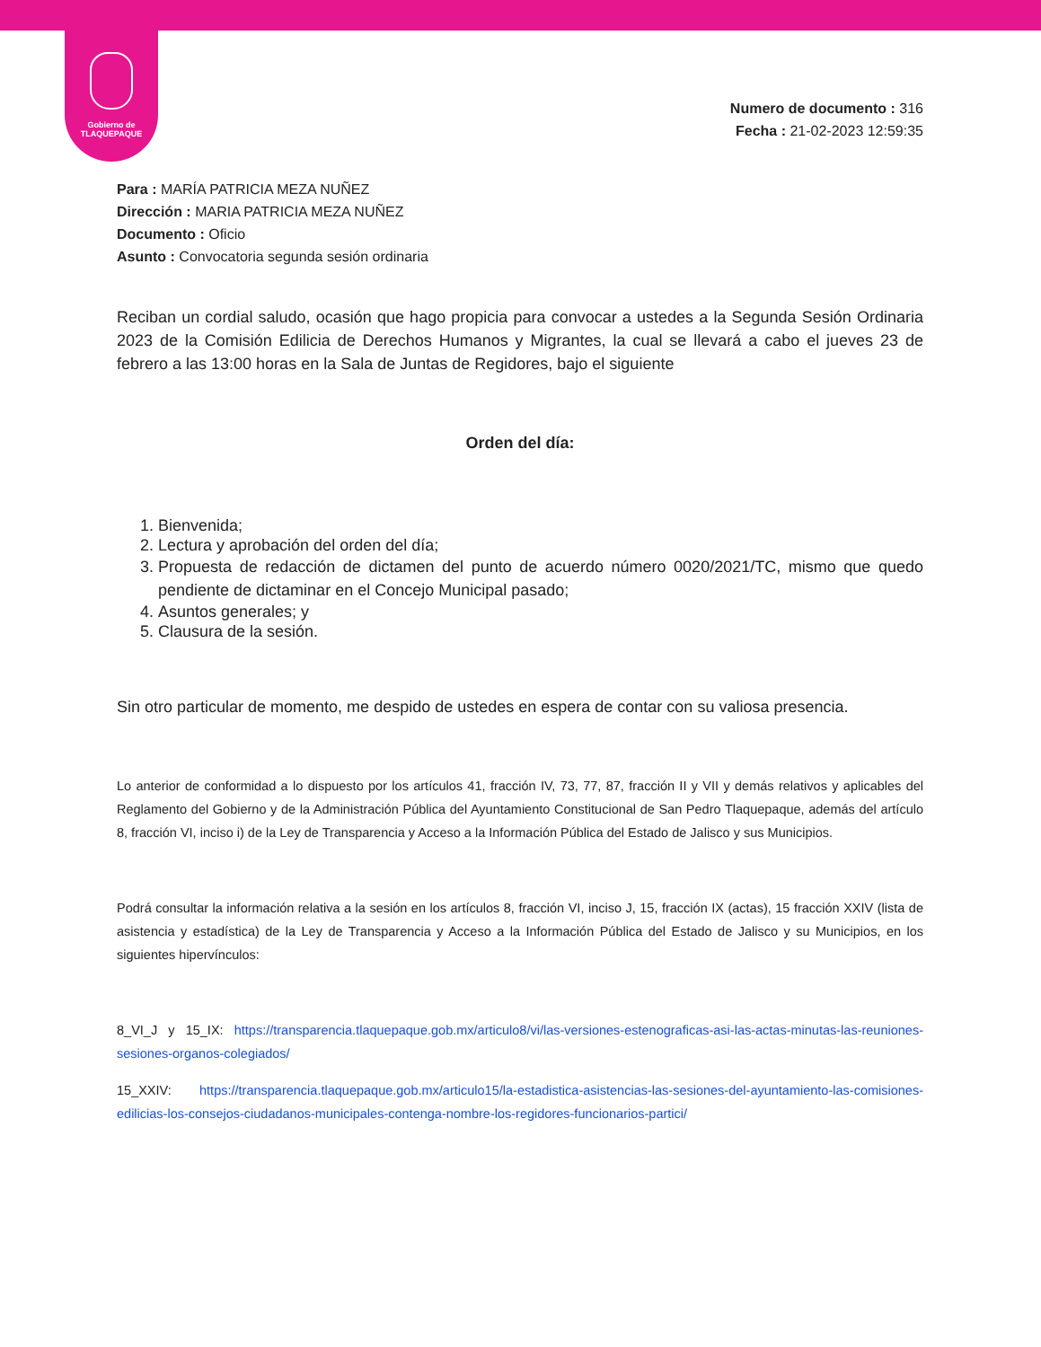Gobierno de
TLAQUEPAQUE
Numero de documento : 316
Fecha : 21-02-2023 12:59:35
Para : MARÍA PATRICIA MEZA NUÑEZ
Dirección : MARIA PATRICIA MEZA NUÑEZ
Documento : Oficio
Asunto : Convocatoria segunda sesión ordinaria
Reciban un cordial saludo, ocasión que hago propicia para convocar a ustedes a la Segunda Sesión Ordinaria 2023 de la Comisión Edilicia de Derechos Humanos y Migrantes, la cual se llevará a cabo el jueves 23 de febrero a las 13:00 horas en la Sala de Juntas de Regidores, bajo el siguiente
Orden del día:
1. Bienvenida;
2. Lectura y aprobación del orden del día;
3. Propuesta de redacción de dictamen del punto de acuerdo número 0020/2021/TC, mismo que quedo pendiente de dictaminar en el Concejo Municipal pasado;
4. Asuntos generales; y
5. Clausura de la sesión.
Sin otro particular de momento, me despido de ustedes en espera de contar con su valiosa presencia.
Lo anterior de conformidad a lo dispuesto por los artículos 41, fracción IV, 73, 77, 87, fracción II y VII y demás relativos y aplicables del Reglamento del Gobierno y de la Administración Pública del Ayuntamiento Constitucional de San Pedro Tlaquepaque, además del artículo 8, fracción VI, inciso i) de la Ley de Transparencia y Acceso a la Información Pública del Estado de Jalisco y sus Municipios.
Podrá consultar la información relativa a la sesión en los artículos 8, fracción VI, inciso J, 15, fracción IX (actas), 15 fracción XXIV (lista de asistencia y estadística) de la Ley de Transparencia y Acceso a la Información Pública del Estado de Jalisco y su Municipios, en los siguientes hipervínculos:
8_VI_J y 15_IX: https://transparencia.tlaquepaque.gob.mx/articulo8/vi/las-versiones-estenograficas-asi-las-actas-minutas-las-reuniones-sesiones-organos-colegiados/
15_XXIV: https://transparencia.tlaquepaque.gob.mx/articulo15/la-estadistica-asistencias-las-sesiones-del-ayuntamiento-las-comisiones-edilicias-los-consejos-ciudadanos-municipales-contenga-nombre-los-regidores-funcionarios-partici/